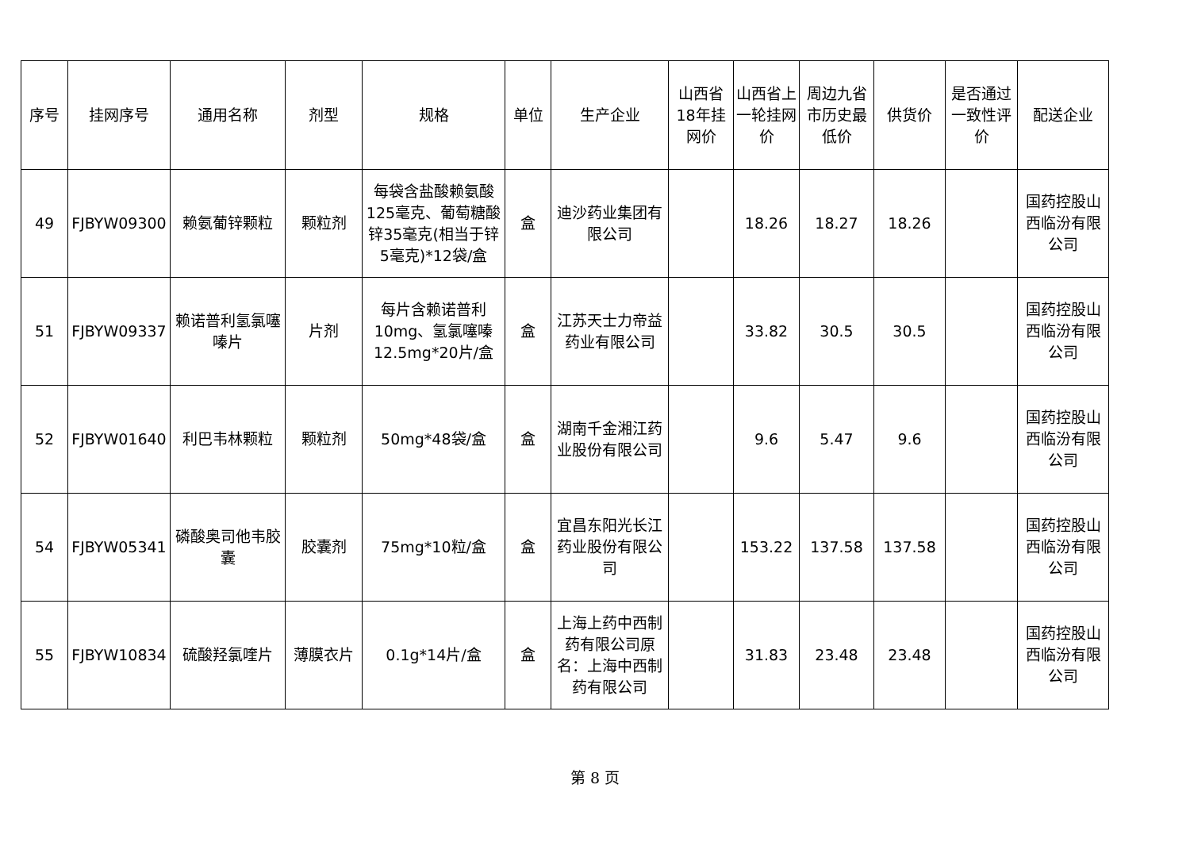| 序号 | 挂网序号 | 通用名称 | 剂型 | 规格 | 单位 | 生产企业 | 山西省18年挂网价 | 山西省上一轮挂网价 | 周边九省市历史最低价 | 供货价 | 是否通过一致性评价 | 配送企业 |
| --- | --- | --- | --- | --- | --- | --- | --- | --- | --- | --- | --- | --- |
| 49 | FJBYW09300 | 赖氨葡锌颗粒 | 颗粒剂 | 每袋含盐酸赖氨酸125毫克、葡萄糖酸锌35毫克(相当于锌5毫克)*12袋/盒 | 盒 | 迪沙药业集团有限公司 | | 18.26 | 18.27 | 18.26 | | 国药控股山西临汾有限公司 |
| 51 | FJBYW09337 | 赖诺普利氢氯噻嗪片 | 片剂 | 每片含赖诺普利10mg、氢氯噻嗪12.5mg*20片/盒 | 盒 | 江苏天士力帝益药业有限公司 | | 33.82 | 30.5 | 30.5 | | 国药控股山西临汾有限公司 |
| 52 | FJBYW01640 | 利巴韦林颗粒 | 颗粒剂 | 50mg*48袋/盒 | 盒 | 湖南千金湘江药业股份有限公司 | | 9.6 | 5.47 | 9.6 | | 国药控股山西临汾有限公司 |
| 54 | FJBYW05341 | 磷酸奥司他韦胶囊 | 胶囊剂 | 75mg*10粒/盒 | 盒 | 宜昌东阳光长江药业股份有限公司 | | 153.22 | 137.58 | 137.58 | | 国药控股山西临汾有限公司 |
| 55 | FJBYW10834 | 硫酸羟氯喹片 | 薄膜衣片 | 0.1g*14片/盒 | 盒 | 上海上药中西制药有限公司原名：上海中西制药有限公司 | | 31.83 | 23.48 | 23.48 | | 国药控股山西临汾有限公司 |
第 8 页